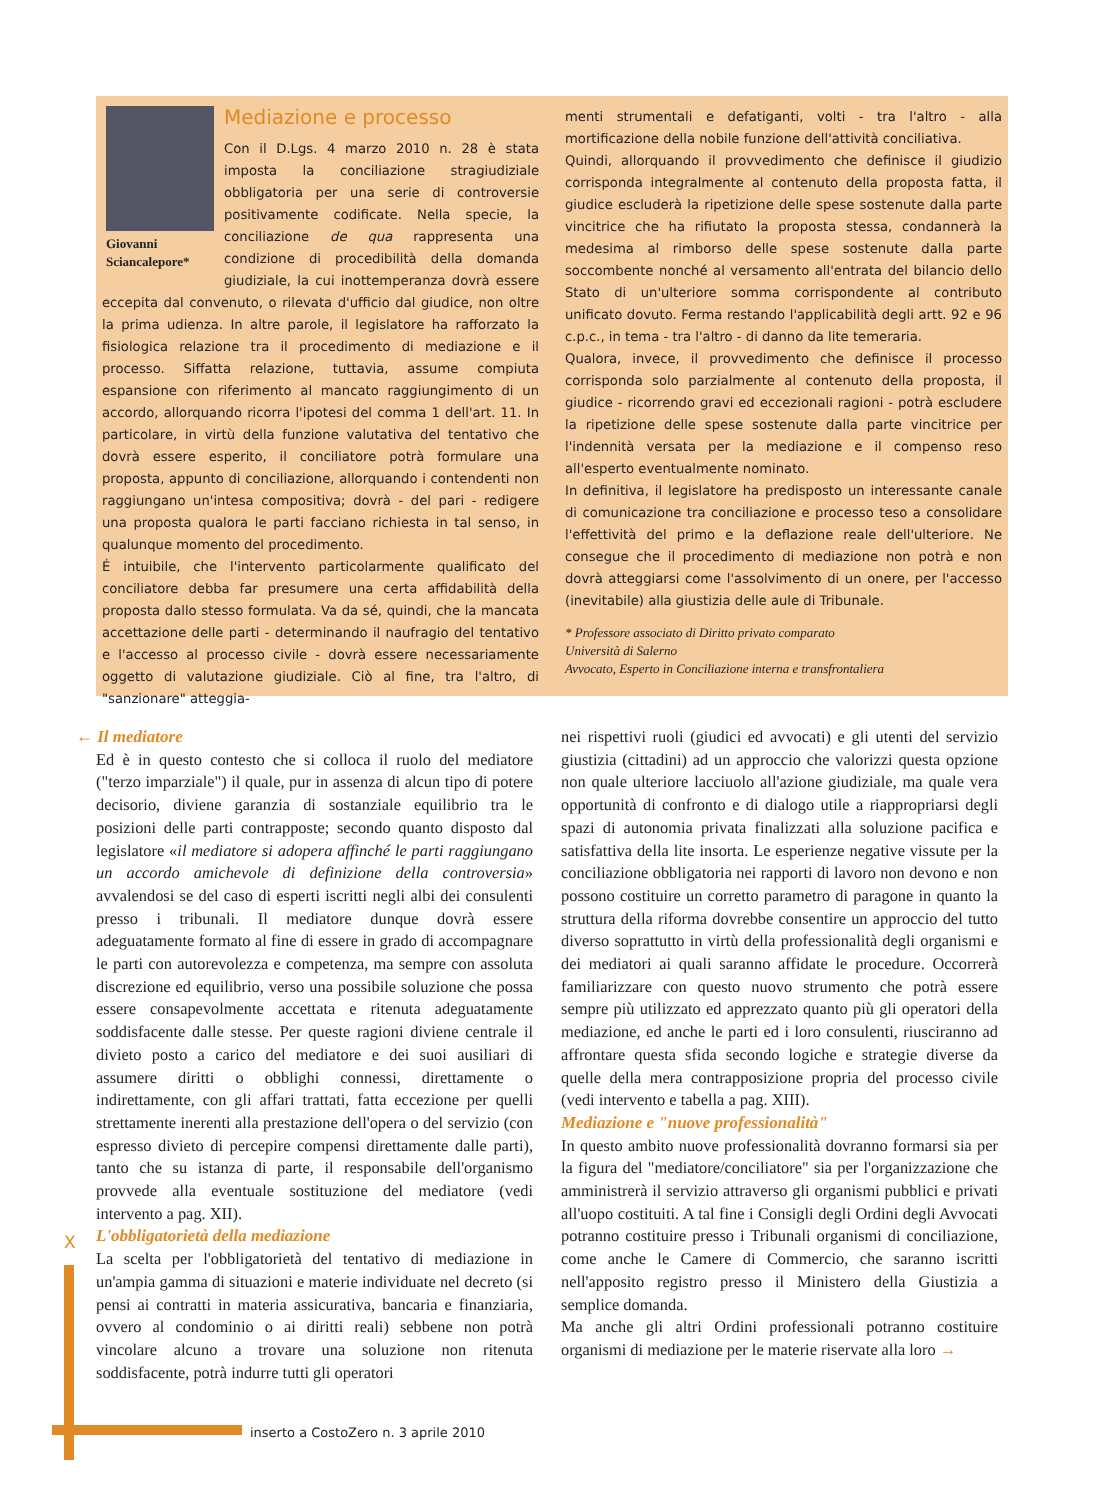Mediazione e processo
Giovanni Sciancalepore*
Con il D.Lgs. 4 marzo 2010 n. 28 è stata imposta la conciliazione stragiudiziale obbligatoria per una serie di controversie positivamente codificate. Nella specie, la conciliazione de qua rappresenta una condizione di procedibilità della domanda giudiziale, la cui inottemperanza dovrà essere eccepita dal convenuto, o rilevata d'ufficio dal giudice, non oltre la prima udienza. In altre parole, il legislatore ha rafforzato la fisiologica relazione tra il procedimento di mediazione e il processo. Siffatta relazione, tuttavia, assume compiuta espansione con riferimento al mancato raggiungimento di un accordo, allorquando ricorra l'ipotesi del comma 1 dell'art. 11. In particolare, in virtù della funzione valutativa del tentativo che dovrà essere esperito, il conciliatore potrà formulare una proposta, appunto di conciliazione, allorquando i contendenti non raggiungano un'intesa compositiva; dovrà - del pari - redigere una proposta qualora le parti facciano richiesta in tal senso, in qualunque momento del procedimento.
É intuibile, che l'intervento particolarmente qualificato del conciliatore debba far presumere una certa affidabilità della proposta dallo stesso formulata. Va da sé, quindi, che la mancata accettazione delle parti - determinando il naufragio del tentativo e l'accesso al processo civile - dovrà essere necessariamente oggetto di valutazione giudiziale. Ciò al fine, tra l'altro, di "sanzionare" atteggia-
menti strumentali e defatiganti, volti - tra l'altro - alla mortificazione della nobile funzione dell'attività conciliativa.
Quindi, allorquando il provvedimento che definisce il giudizio corrisponda integralmente al contenuto della proposta fatta, il giudice escluderà la ripetizione delle spese sostenute dalla parte vincitrice che ha rifiutato la proposta stessa, condannerà la medesima al rimborso delle spese sostenute dalla parte soccombente nonché al versamento all'entrata del bilancio dello Stato di un'ulteriore somma corrispondente al contributo unificato dovuto. Ferma restando l'applicabilità degli artt. 92 e 96 c.p.c., in tema - tra l'altro - di danno da lite temeraria.
Qualora, invece, il provvedimento che definisce il processo corrisponda solo parzialmente al contenuto della proposta, il giudice - ricorrendo gravi ed eccezionali ragioni - potrà escludere la ripetizione delle spese sostenute dalla parte vincitrice per l'indennità versata per la mediazione e il compenso reso all'esperto eventualmente nominato.
In definitiva, il legislatore ha predisposto un interessante canale di comunicazione tra conciliazione e processo teso a consolidare l'effettività del primo e la deflazione reale dell'ulteriore. Ne consegue che il procedimento di mediazione non potrà e non dovrà atteggiarsi come l'assolvimento di un onere, per l'accesso (inevitabile) alla giustizia delle aule di Tribunale.
* Professore associato di Diritto privato comparato
Università di Salerno
Avvocato, Esperto in Conciliazione interna e transfrontaliera
← Il mediatore
Ed è in questo contesto che si colloca il ruolo del mediatore ("terzo imparziale") il quale, pur in assenza di alcun tipo di potere decisorio, diviene garanzia di sostanziale equilibrio tra le posizioni delle parti contrapposte; secondo quanto disposto dal legislatore «il mediatore si adopera affinché le parti raggiungano un accordo amichevole di definizione della controversia» avvalendosi se del caso di esperti iscritti negli albi dei consulenti presso i tribunali. Il mediatore dunque dovrà essere adeguatamente formato al fine di essere in grado di accompagnare le parti con autorevolezza e competenza, ma sempre con assoluta discrezione ed equilibrio, verso una possibile soluzione che possa essere consapevolmente accettata e ritenuta adeguatamente soddisfacente dalle stesse. Per queste ragioni diviene centrale il divieto posto a carico del mediatore e dei suoi ausiliari di assumere diritti o obblighi connessi, direttamente o indirettamente, con gli affari trattati, fatta eccezione per quelli strettamente inerenti alla prestazione dell'opera o del servizio (con espresso divieto di percepire compensi direttamente dalle parti), tanto che su istanza di parte, il responsabile dell'organismo provvede alla eventuale sostituzione del mediatore (vedi intervento a pag. XII).
L'obbligatorietà della mediazione
La scelta per l'obbligatorietà del tentativo di mediazione in un'ampia gamma di situazioni e materie individuate nel decreto (si pensi ai contratti in materia assicurativa, bancaria e finanziaria, ovvero al condominio o ai diritti reali) sebbene non potrà vincolare alcuno a trovare una soluzione non ritenuta soddisfacente, potrà indurre tutti gli operatori
nei rispettivi ruoli (giudici ed avvocati) e gli utenti del servizio giustizia (cittadini) ad un approccio che valorizzi questa opzione non quale ulteriore lacciuolo all'azione giudiziale, ma quale vera opportunità di confronto e di dialogo utile a riappropriarsi degli spazi di autonomia privata finalizzati alla soluzione pacifica e satisfattiva della lite insorta. Le esperienze negative vissute per la conciliazione obbligatoria nei rapporti di lavoro non devono e non possono costituire un corretto parametro di paragone in quanto la struttura della riforma dovrebbe consentire un approccio del tutto diverso soprattutto in virtù della professionalità degli organismi e dei mediatori ai quali saranno affidate le procedure. Occorrerà familiarizzare con questo nuovo strumento che potrà essere sempre più utilizzato ed apprezzato quanto più gli operatori della mediazione, ed anche le parti ed i loro consulenti, riusciranno ad affrontare questa sfida secondo logiche e strategie diverse da quelle della mera contrapposizione propria del processo civile (vedi intervento e tabella a pag. XIII).
Mediazione e "nuove professionalità"
In questo ambito nuove professionalità dovranno formarsi sia per la figura del "mediatore/conciliatore" sia per l'organizzazione che amministrerà il servizio attraverso gli organismi pubblici e privati all'uopo costituiti. A tal fine i Consigli degli Ordini degli Avvocati potranno costituire presso i Tribunali organismi di conciliazione, come anche le Camere di Commercio, che saranno iscritti nell'apposito registro presso il Ministero della Giustizia a semplice domanda.
Ma anche gli altri Ordini professionali potranno costituire organismi di mediazione per le materie riservate alla loro →
X
inserto a CostoZero n. 3 aprile 2010